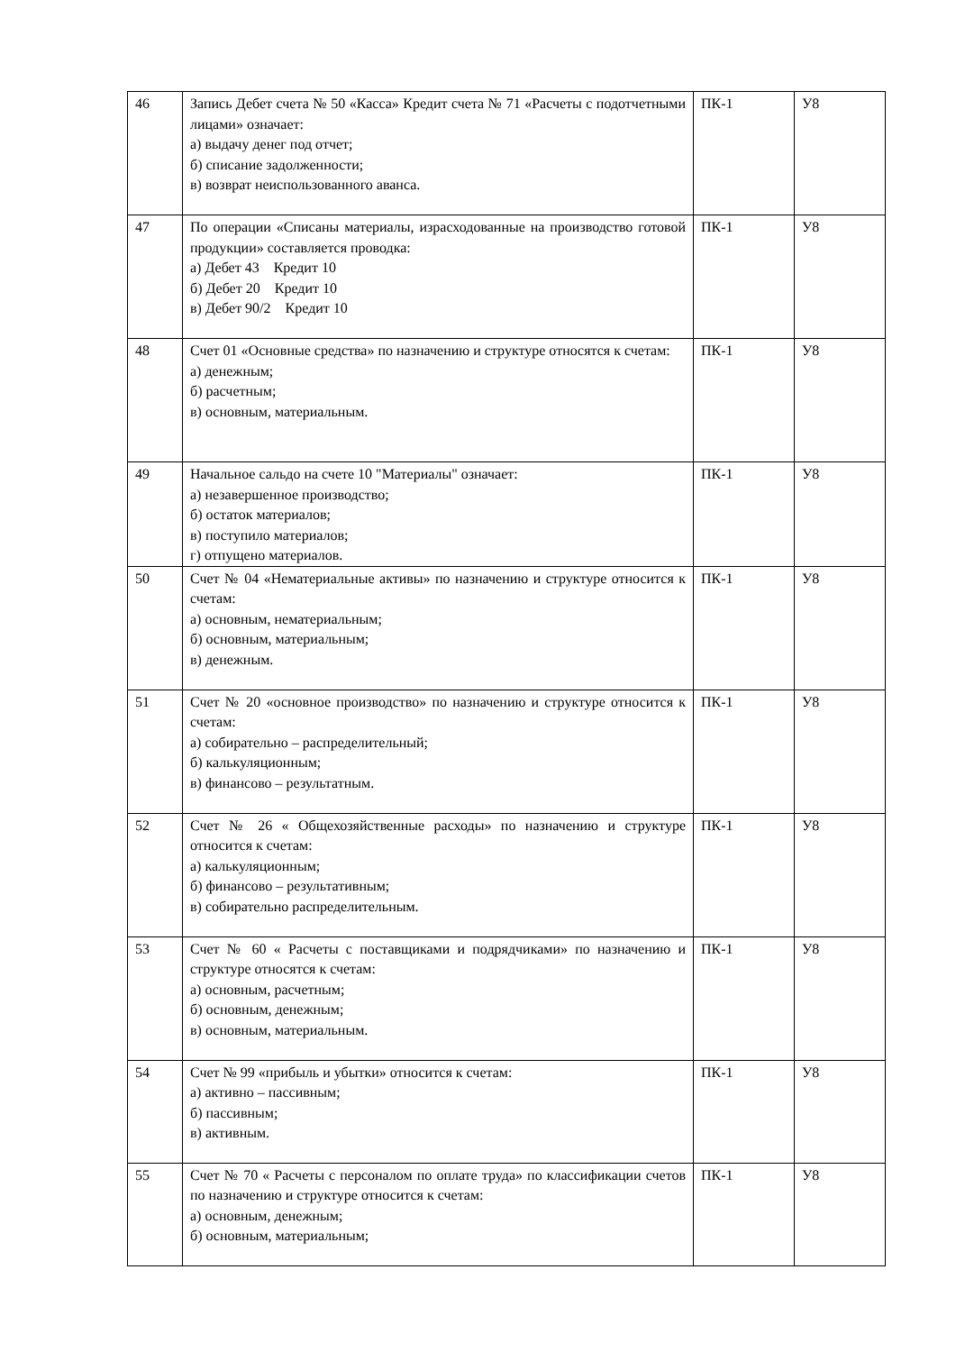| 46 | Запись Дебет счета № 50 «Касса» Кредит счета № 71 «Расчеты с подотчетными лицами» означает: а) выдачу денег под отчет; б) списание задолженности; в) возврат неиспользованного аванса. | ПК-1 | У8 |
| 47 | По операции «Списаны материалы, израсходованные на производство готовой продукции» составляется проводка: а) Дебет 43 Кредит 10 б) Дебет 20 Кредит 10 в) Дебет 90/2 Кредит 10 | ПК-1 | У8 |
| 48 | Счет 01 «Основные средства» по назначению и структуре относятся к счетам: а) денежным; б) расчетным; в) основным, материальным. | ПК-1 | У8 |
| 49 | Начальное сальдо на счете 10 "Материалы" означает: а) незавершенное производство; б) остаток материалов; в) поступило материалов; г) отпущено материалов. | ПК-1 | У8 |
| 50 | Счет № 04 «Нематериальные активы» по назначению и структуре относится к счетам: а) основным, нематериальным; б) основным, материальным; в) денежным. | ПК-1 | У8 |
| 51 | Счет № 20 «основное производство» по назначению и структуре относится к счетам: а) собирательно – распределительный; б) калькуляционным; в) финансово – результатным. | ПК-1 | У8 |
| 52 | Счет № 26 « Общехозяйственные расходы» по назначению и структуре относится к счетам: а) калькуляционным; б) финансово – результативным; в) собирательно распределительным. | ПК-1 | У8 |
| 53 | Счет № 60 « Расчеты с поставщиками и подрядчиками» по назначению и структуре относятся к счетам: а) основным, расчетным; б) основным, денежным; в) основным, материальным. | ПК-1 | У8 |
| 54 | Счет № 99 «прибыль и убытки» относится к счетам: а) активно – пассивным; б) пассивным; в) активным. | ПК-1 | У8 |
| 55 | Счет № 70 « Расчеты с персоналом по оплате труда» по классификации счетов по назначению и структуре относится к счетам: а) основным, денежным; б) основным, материальным; | ПК-1 | У8 |